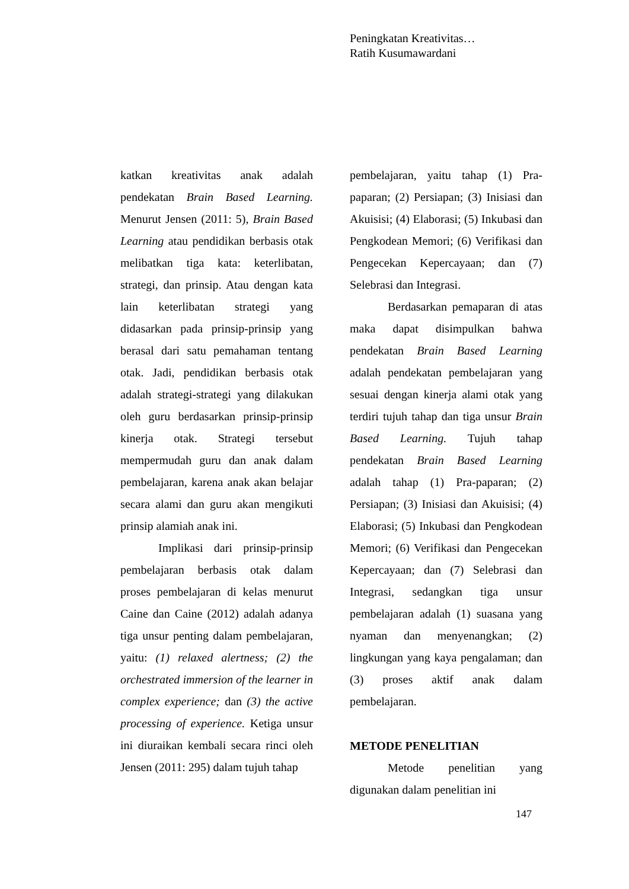Peningkatan Kreativitas…
Ratih Kusumawardani
katkan kreativitas anak adalah pendekatan Brain Based Learning. Menurut Jensen (2011: 5), Brain Based Learning atau pendidikan berbasis otak melibatkan tiga kata: keterlibatan, strategi, dan prinsip. Atau dengan kata lain keterlibatan strategi yang didasarkan pada prinsip-prinsip yang berasal dari satu pemahaman tentang otak. Jadi, pendidikan berbasis otak adalah strategi-strategi yang dilakukan oleh guru berdasarkan prinsip-prinsip kinerja otak. Strategi tersebut mempermudah guru dan anak dalam pembelajaran, karena anak akan belajar secara alami dan guru akan mengikuti prinsip alamiah anak ini.
Implikasi dari prinsip-prinsip pembelajaran berbasis otak dalam proses pembelajaran di kelas menurut Caine dan Caine (2012) adalah adanya tiga unsur penting dalam pembelajaran, yaitu: (1) relaxed alertness; (2) the orchestrated immersion of the learner in complex experience; dan (3) the active processing of experience. Ketiga unsur ini diuraikan kembali secara rinci oleh Jensen (2011: 295) dalam tujuh tahap
pembelajaran, yaitu tahap (1) Pra-paparan; (2) Persiapan; (3) Inisiasi dan Akuisisi; (4) Elaborasi; (5) Inkubasi dan Pengkodean Memori; (6) Verifikasi dan Pengecekan Kepercayaan; dan (7) Selebrasi dan Integrasi.
Berdasarkan pemaparan di atas maka dapat disimpulkan bahwa pendekatan Brain Based Learning adalah pendekatan pembelajaran yang sesuai dengan kinerja alami otak yang terdiri tujuh tahap dan tiga unsur Brain Based Learning. Tujuh tahap pendekatan Brain Based Learning adalah tahap (1) Pra-paparan; (2) Persiapan; (3) Inisiasi dan Akuisisi; (4) Elaborasi; (5) Inkubasi dan Pengkodean Memori; (6) Verifikasi dan Pengecekan Kepercayaan; dan (7) Selebrasi dan Integrasi, sedangkan tiga unsur pembelajaran adalah (1) suasana yang nyaman dan menyenangkan; (2) lingkungan yang kaya pengalaman; dan (3) proses aktif anak dalam pembelajaran.
METODE PENELITIAN
Metode penelitian yang digunakan dalam penelitian ini
147